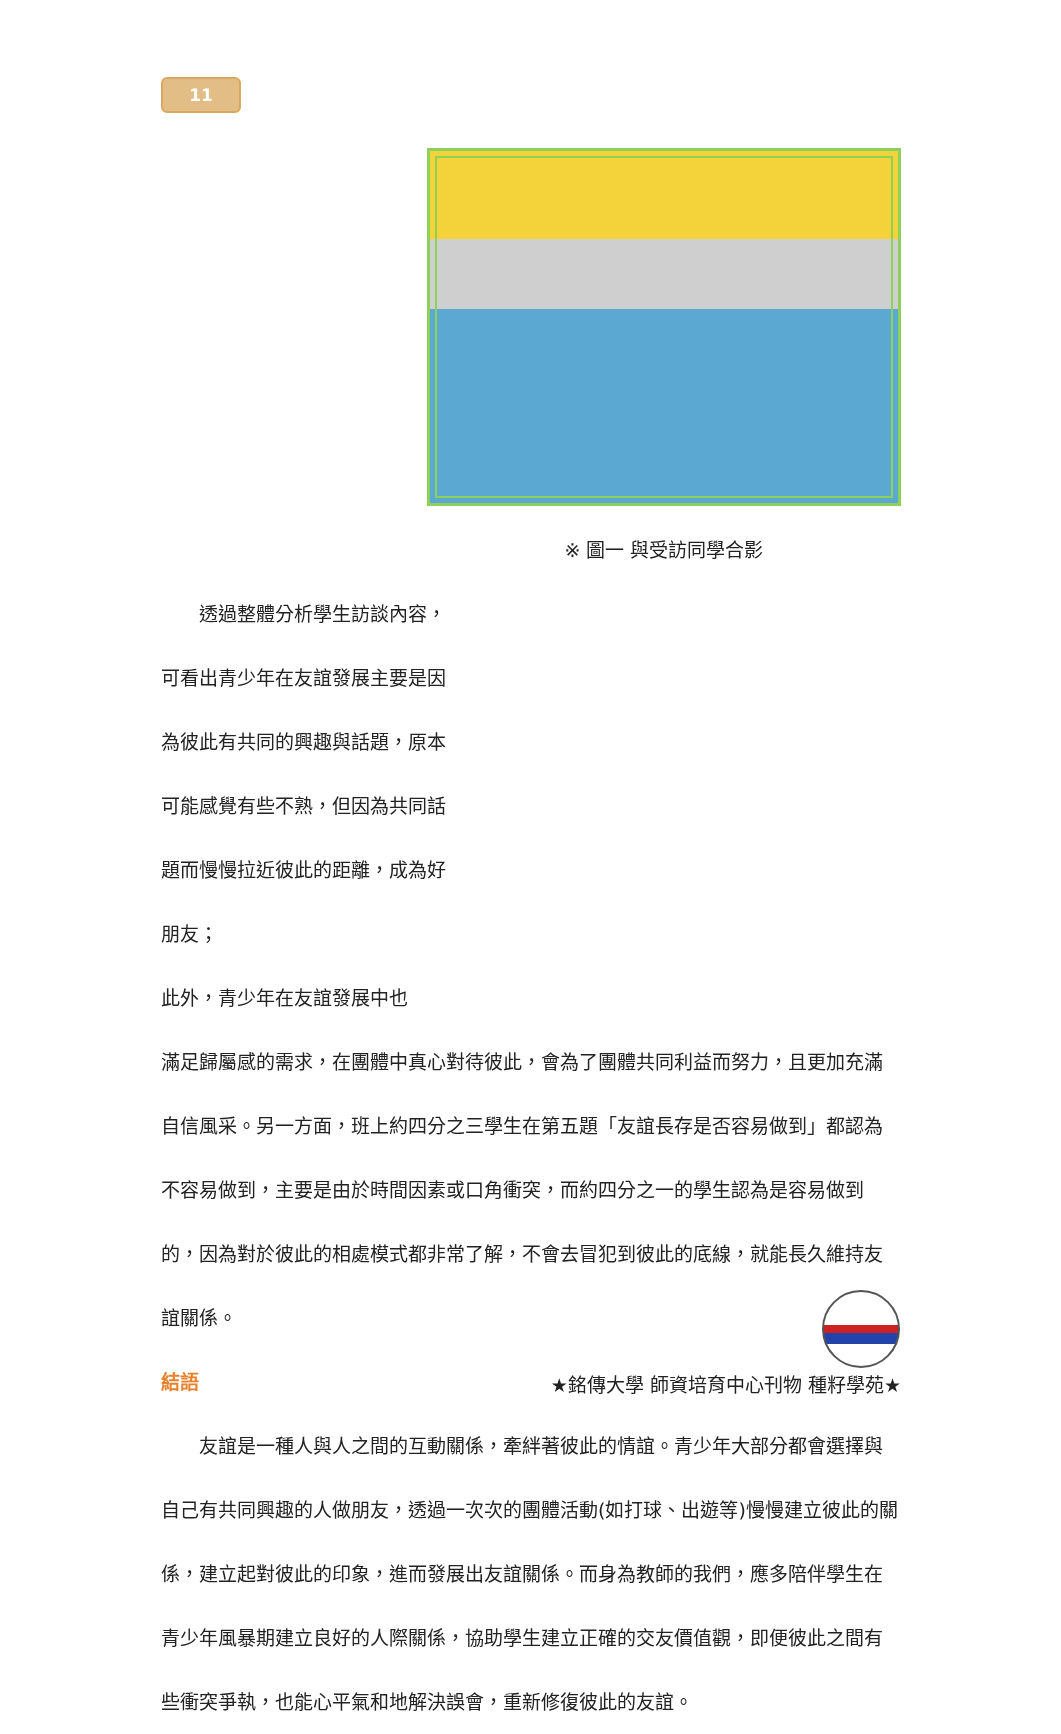11
※ 圖一 與受訪同學合影
　　透過整體分析學生訪談內容，可看出青少年在友誼發展主要是因為彼此有共同的興趣與話題，原本可能感覺有些不熟，但因為共同話題而慢慢拉近彼此的距離，成為好朋友；
此外，青少年在友誼發展中也
滿足歸屬感的需求，在團體中真心對待彼此，會為了團體共同利益而努力，且更加充滿自信風采。另一方面，班上約四分之三學生在第五題「友誼長存是否容易做到」都認為不容易做到，主要是由於時間因素或口角衝突，而約四分之一的學生認為是容易做到的，因為對於彼此的相處模式都非常了解，不會去冒犯到彼此的底線，就能長久維持友誼關係。
結語
　　友誼是一種人與人之間的互動關係，牽絆著彼此的情誼。青少年大部分都會選擇與自己有共同興趣的人做朋友，透過一次次的團體活動(如打球、出遊等)慢慢建立彼此的關係，建立起對彼此的印象，進而發展出友誼關係。而身為教師的我們，應多陪伴學生在青少年風暴期建立良好的人際關係，協助學生建立正確的交友價值觀，即便彼此之間有些衝突爭執，也能心平氣和地解決誤會，重新修復彼此的友誼。
★銘傳大學 師資培育中心刊物 種籽學苑★